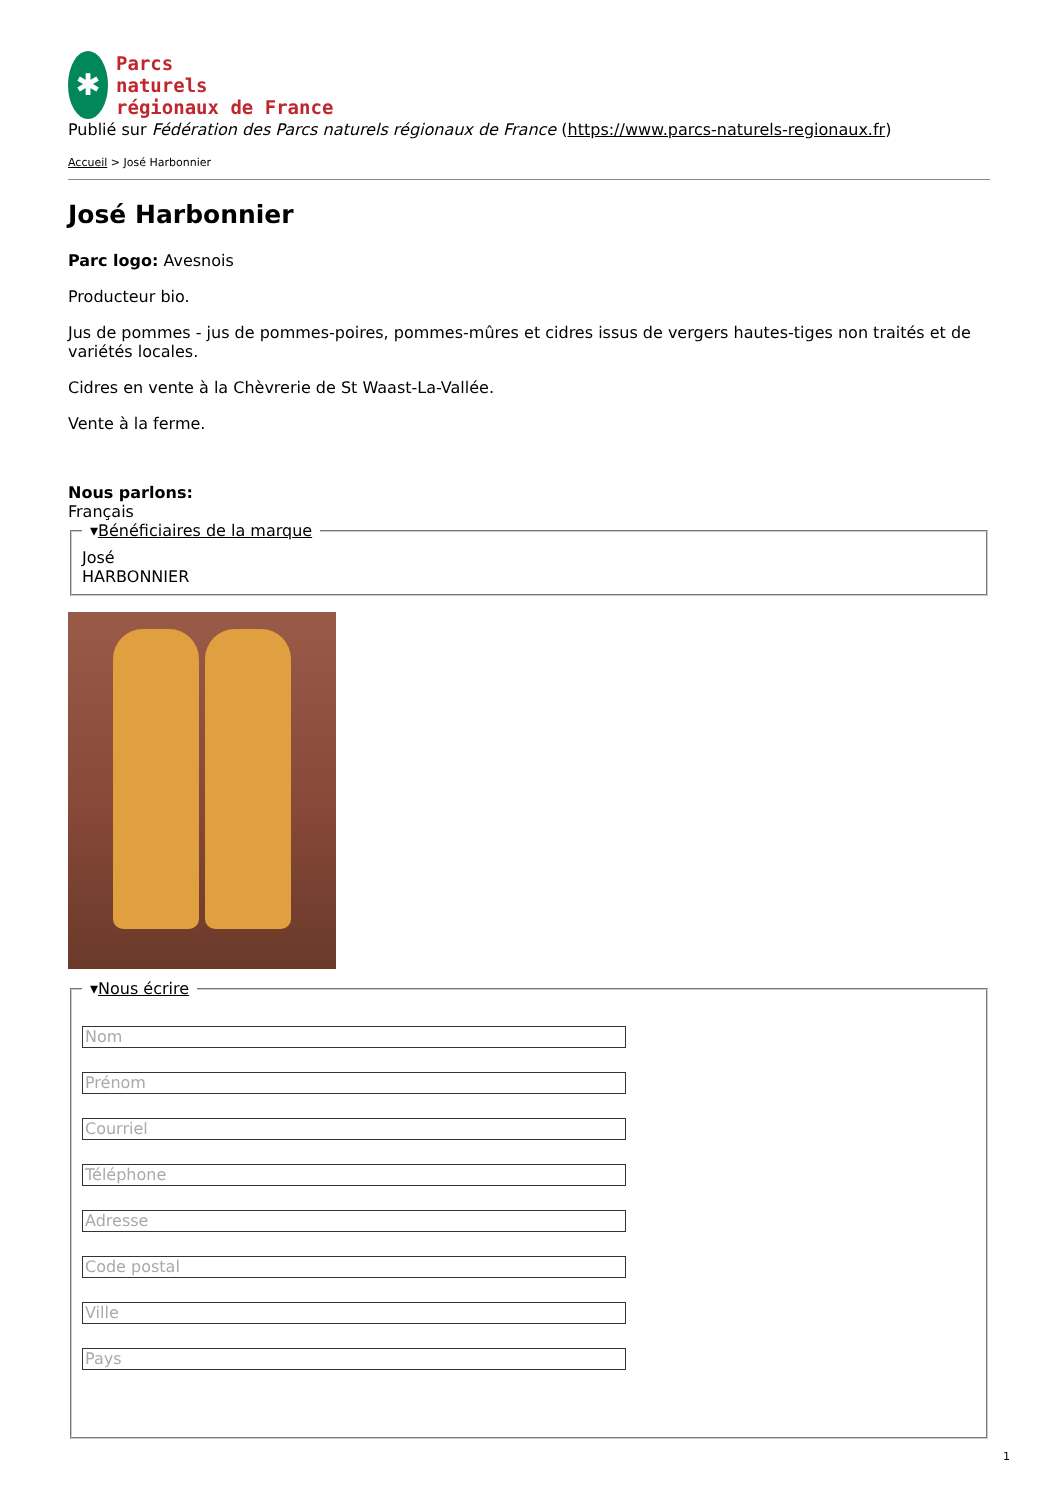✱
Parcs
naturels
régionaux de France
Publié sur Fédération des Parcs naturels régionaux de France (https://www.parcs-naturels-regionaux.fr)
Accueil > José Harbonnier
José Harbonnier
Parc logo: Avesnois
Producteur bio.
Jus de pommes - jus de pommes-poires, pommes-mûres et cidres issus de vergers hautes-tiges non traités et de variétés locales.
Cidres en vente à la Chèvrerie de St Waast-La-Vallée.
Vente à la ferme.
Nous parlons:
Français
▾Bénéficiaires de la marque José
HARBONNIER
▾Nous écrire
Nom
Prénom
Courriel
Téléphone
Adresse
Code postal
Ville
Pays
1